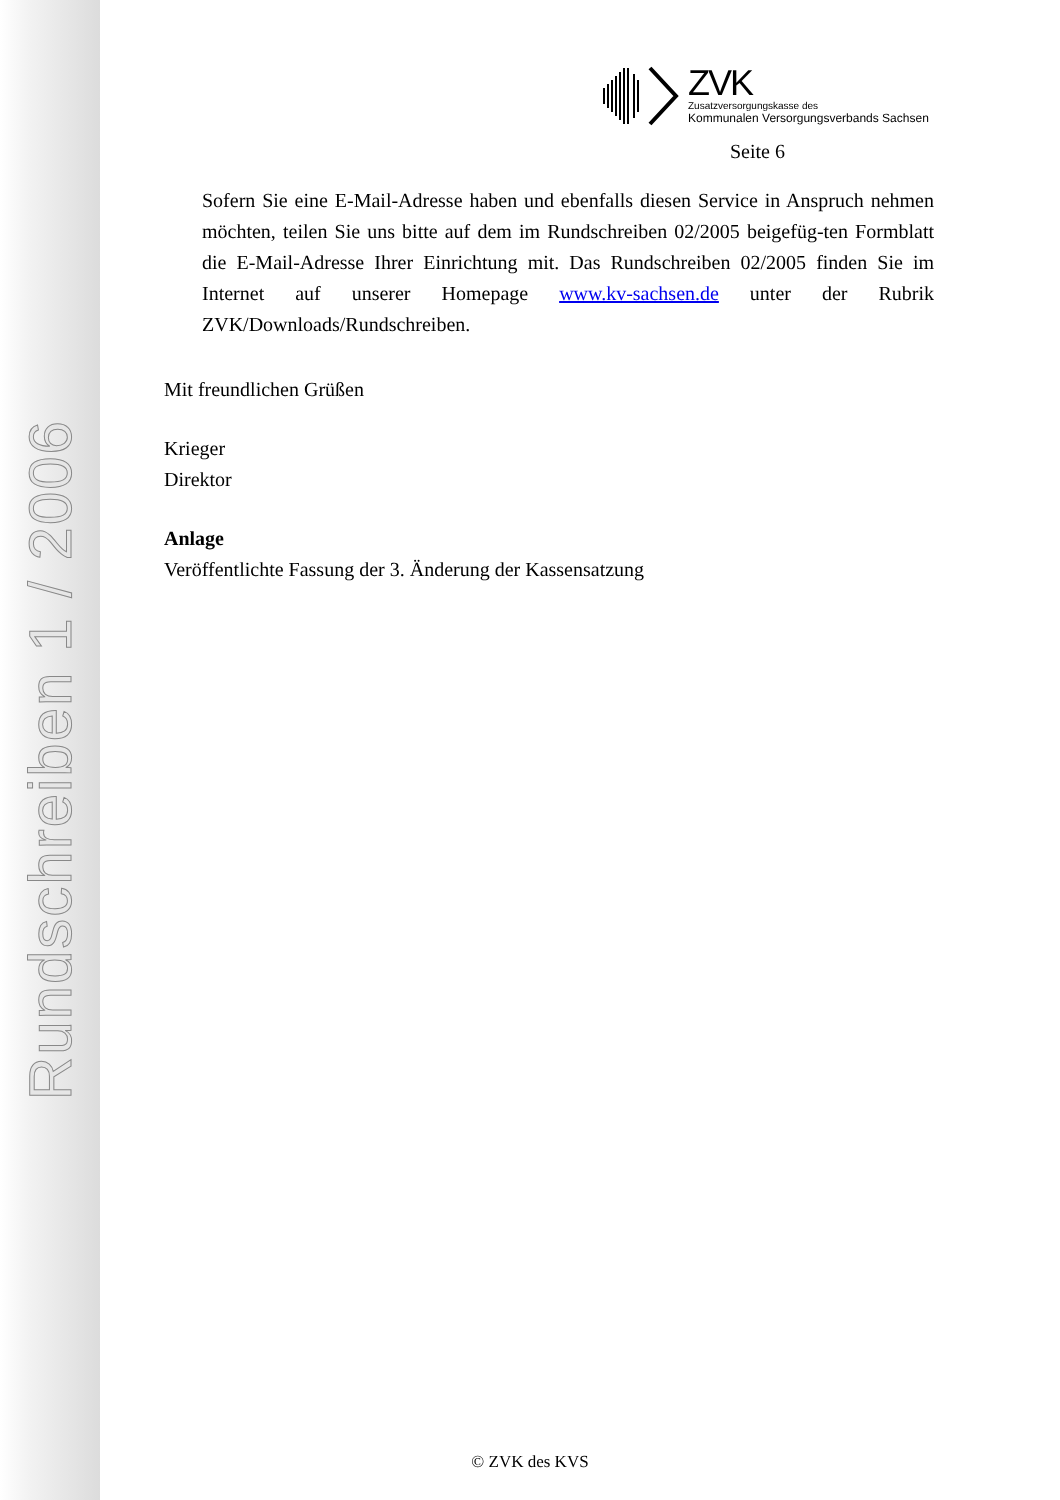Rundschreiben 1 / 2006
ZVK
Zusatzversorgungskasse des
Kommunalen Versorgungsverbands Sachsen
Seite 6
Sofern Sie eine E-Mail-Adresse haben und ebenfalls diesen Service in Anspruch nehmen möchten, teilen Sie uns bitte auf dem im Rundschreiben 02/2005 beigefüg-ten Formblatt die E-Mail-Adresse Ihrer Einrichtung mit. Das Rundschreiben 02/2005 finden Sie im Internet auf unserer Homepage www.kv-sachsen.de unter der Rubrik ZVK/Downloads/Rundschreiben.
Mit freundlichen Grüßen
Krieger
Direktor
Anlage
Veröffentlichte Fassung der 3. Änderung der Kassensatzung
© ZVK des KVS